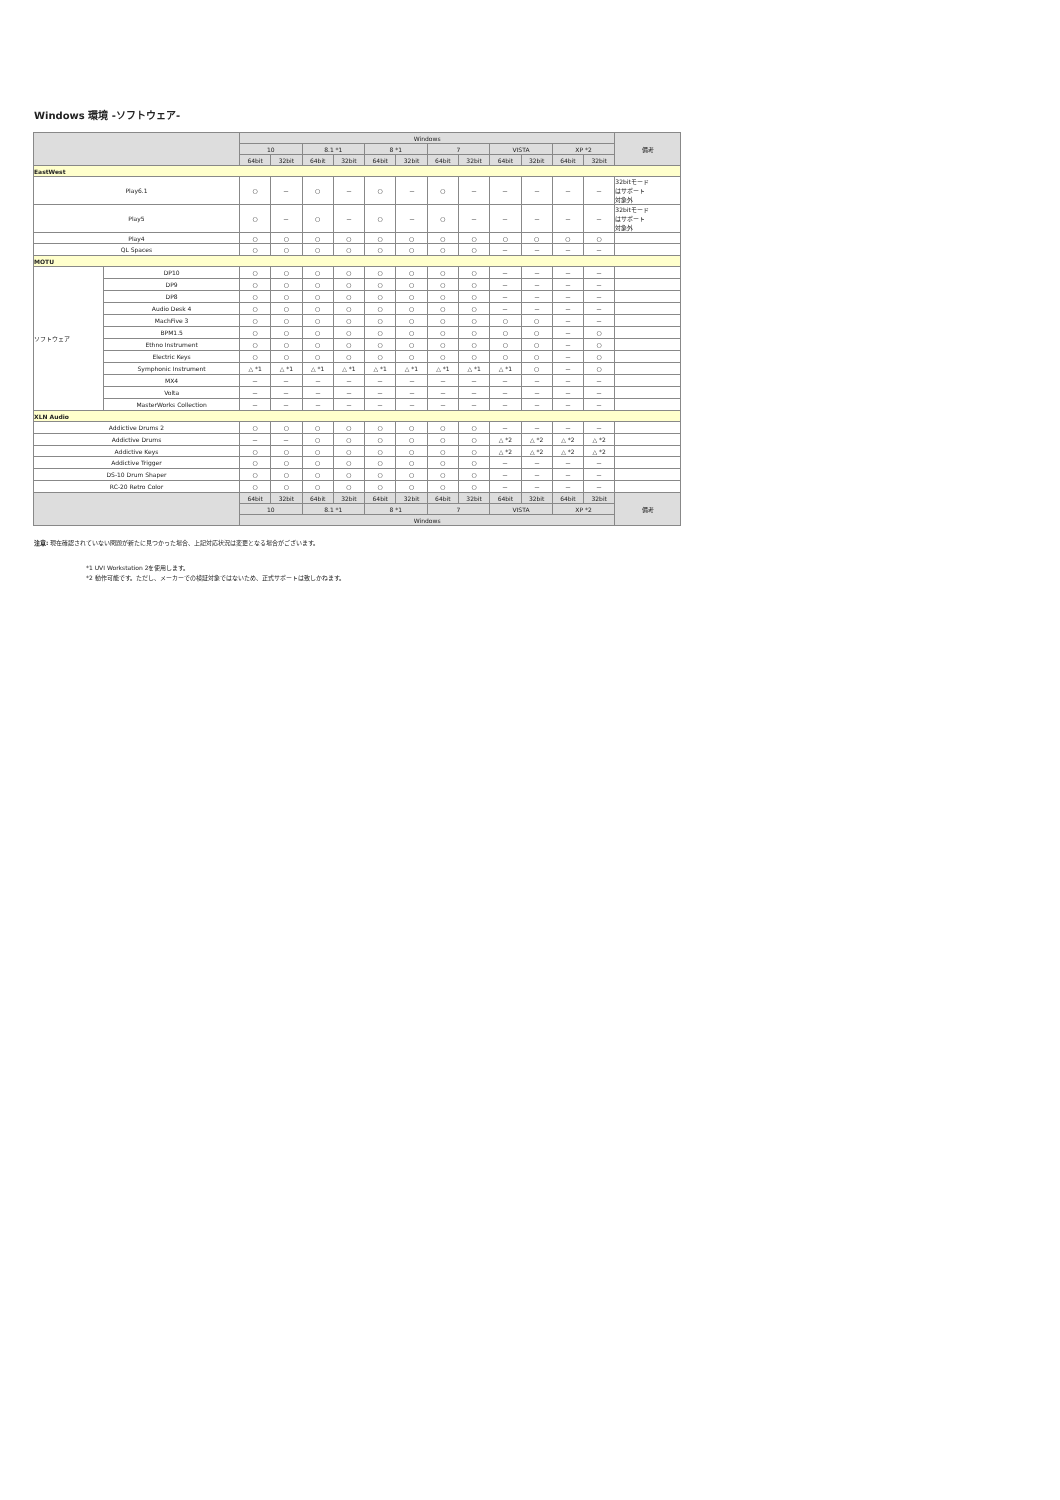Windows 環境 -ソフトウェア-
| | | Windows | | | | | | | | | | | | 備考 |
| --- | --- | --- | --- | --- | --- | --- | --- | --- | --- | --- | --- | --- | --- | --- |
| | | 10 | | 8.1 *1 | | 8 *1 | | 7 | | VISTA | | XP *2 | | |
| | | 64bit | 32bit | 64bit | 32bit | 64bit | 32bit | 64bit | 32bit | 64bit | 32bit | 64bit | 32bit | |
| EastWest | | | | | | | | | | | | | | |
| Play6.1 | | ○ | － | ○ | － | ○ | － | ○ | － | － | － | － | － | 32bitモード はサポート 対象外 |
| Play5 | | ○ | － | ○ | － | ○ | － | ○ | － | － | － | － | － | 32bitモード はサポート 対象外 |
| Play4 | | ○ | ○ | ○ | ○ | ○ | ○ | ○ | ○ | ○ | ○ | ○ | ○ | |
| QL Spaces | | ○ | ○ | ○ | ○ | ○ | ○ | ○ | ○ | － | － | － | － | |
| MOTU | | | | | | | | | | | | | | |
| ソフトウェア | DP10 | ○ | ○ | ○ | ○ | ○ | ○ | ○ | ○ | － | － | － | － | |
| | DP9 | ○ | ○ | ○ | ○ | ○ | ○ | ○ | ○ | － | － | － | － | |
| | DP8 | ○ | ○ | ○ | ○ | ○ | ○ | ○ | ○ | － | － | － | － | |
| | Audio Desk 4 | ○ | ○ | ○ | ○ | ○ | ○ | ○ | ○ | － | － | － | － | |
| | MachFive 3 | ○ | ○ | ○ | ○ | ○ | ○ | ○ | ○ | ○ | ○ | － | － | |
| | BPM1.5 | ○ | ○ | ○ | ○ | ○ | ○ | ○ | ○ | ○ | ○ | － | ○ | |
| | Ethno Instrument | ○ | ○ | ○ | ○ | ○ | ○ | ○ | ○ | ○ | ○ | － | ○ | |
| | Electric Keys | ○ | ○ | ○ | ○ | ○ | ○ | ○ | ○ | ○ | ○ | － | ○ | |
| | Symphonic Instrument | △ *1 | △ *1 | △ *1 | △ *1 | △ *1 | △ *1 | △ *1 | △ *1 | △ *1 | ○ | － | ○ | |
| | MX4 | － | － | － | － | － | － | － | － | － | － | － | － | |
| | Volta | － | － | － | － | － | － | － | － | － | － | － | － | |
| | MasterWorks Collection | － | － | － | － | － | － | － | － | － | － | － | － | |
| XLN Audio | | | | | | | | | | | | | | |
| Addictive Drums 2 | | ○ | ○ | ○ | ○ | ○ | ○ | ○ | ○ | － | － | － | － | |
| Addictive Drums | | － | － | ○ | ○ | ○ | ○ | ○ | ○ | △ *2 | △ *2 | △ *2 | △ *2 | |
| Addictive Keys | | ○ | ○ | ○ | ○ | ○ | ○ | ○ | ○ | △ *2 | △ *2 | △ *2 | △ *2 | |
| Addictive Trigger | | ○ | ○ | ○ | ○ | ○ | ○ | ○ | ○ | － | － | － | － | |
| DS-10 Drum Shaper | | ○ | ○ | ○ | ○ | ○ | ○ | ○ | ○ | － | － | － | － | |
| RC-20 Retro Color | | ○ | ○ | ○ | ○ | ○ | ○ | ○ | ○ | － | － | － | － | |
| | | 64bit | 32bit | 64bit | 32bit | 64bit | 32bit | 64bit | 32bit | 64bit | 32bit | 64bit | 32bit | 備考 |
| | | 10 | | 8.1 *1 | | 8 *1 | | 7 | | VISTA | | XP *2 | | |
| | | Windows | | | | | | | | | | | | |
注意: 現在確認されていない問題が新たに見つかった場合、上記対応状況は変更となる場合がございます。
*1 UVI Workstation 2を使用します。
*2 動作可能です。ただし、メーカーでの検証対象ではないため、正式サポートは致しかねます。